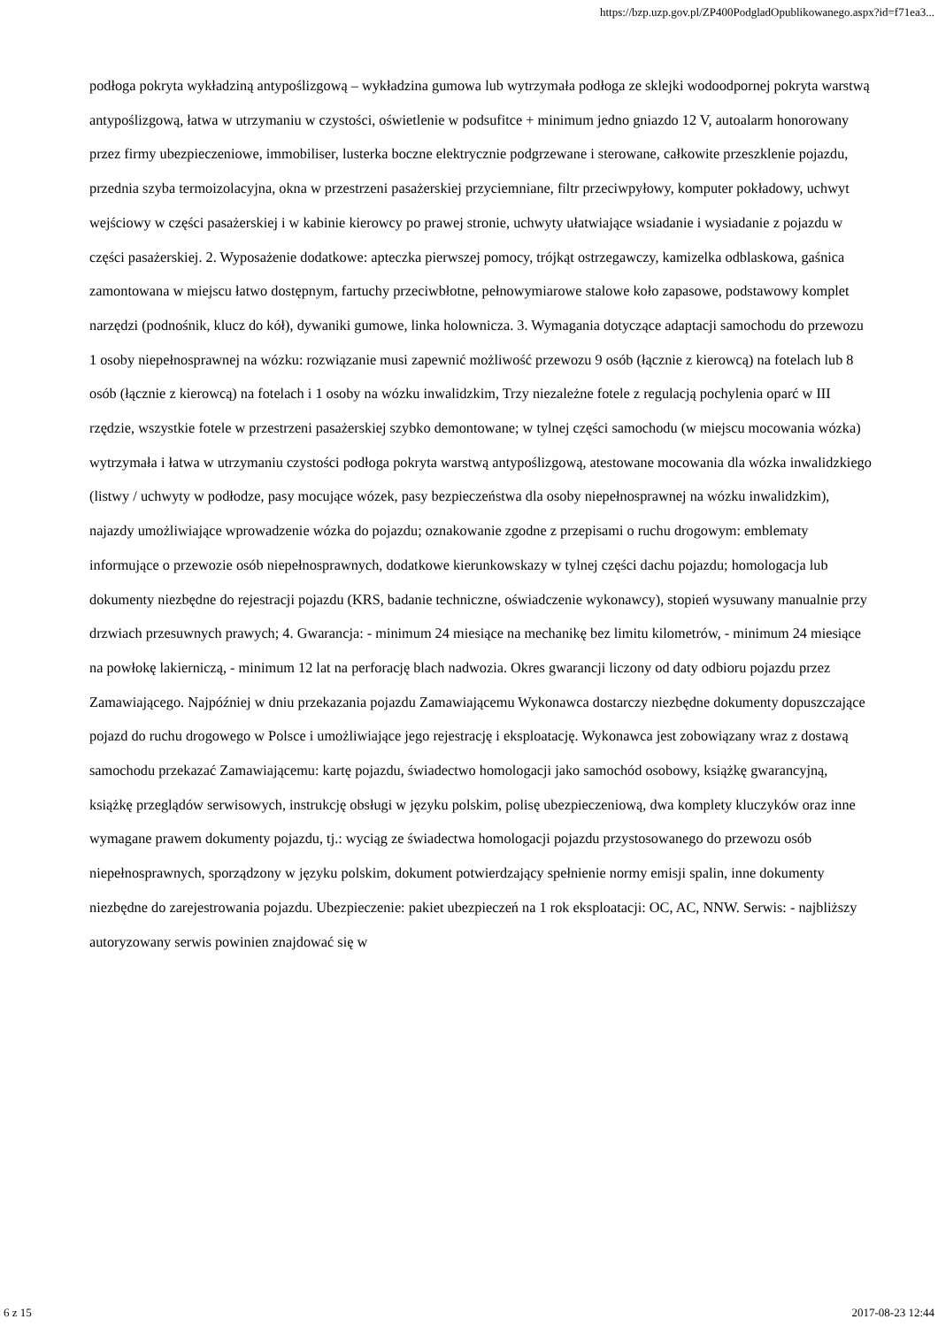https://bzp.uzp.gov.pl/ZP400PodgladOpublikowanego.aspx?id=f71ea3...
podłoga pokryta wykładziną antypoślizgową – wykładzina gumowa lub wytrzymała podłoga ze sklejki wodoodpornej pokryta warstwą antypoślizgową, łatwa w utrzymaniu w czystości, oświetlenie w podsufitce + minimum jedno gniazdo 12 V, autoalarm honorowany przez firmy ubezpieczeniowe, immobiliser, lusterka boczne elektrycznie podgrzewane i sterowane, całkowite przeszklenie pojazdu, przednia szyba termoizolacyjna, okna w przestrzeni pasażerskiej przyciemniane, filtr przeciwpyłowy, komputer pokładowy, uchwyt wejściowy w części pasażerskiej i w kabinie kierowcy po prawej stronie, uchwyty ułatwiające wsiadanie i wysiadanie z pojazdu w części pasażerskiej. 2. Wyposażenie dodatkowe: apteczka pierwszej pomocy, trójkąt ostrzegawczy, kamizelka odblaskowa, gaśnica zamontowana w miejscu łatwo dostępnym, fartuchy przeciwbłotne, pełnowymiarowe stalowe koło zapasowe, podstawowy komplet narzędzi (podnośnik, klucz do kół), dywaniki gumowe, linka holownicza. 3. Wymagania dotyczące adaptacji samochodu do przewozu 1 osoby niepełnosprawnej na wózku: rozwiązanie musi zapewnić możliwość przewozu 9 osób (łącznie z kierowcą) na fotelach lub 8 osób (łącznie z kierowcą) na fotelach i 1 osoby na wózku inwalidzkim, Trzy niezależne fotele z regulacją pochylenia oparć w III rzędzie, wszystkie fotele w przestrzeni pasażerskiej szybko demontowane; w tylnej części samochodu (w miejscu mocowania wózka) wytrzymała i łatwa w utrzymaniu czystości podłoga pokryta warstwą antypoślizgową, atestowane mocowania dla wózka inwalidzkiego (listwy / uchwyty w podłodze, pasy mocujące wózek, pasy bezpieczeństwa dla osoby niepełnosprawnej na wózku inwalidzkim), najazdy umożliwiające wprowadzenie wózka do pojazdu; oznakowanie zgodne z przepisami o ruchu drogowym: emblematy informujące o przewozie osób niepełnosprawnych, dodatkowe kierunkowskazy w tylnej części dachu pojazdu; homologacja lub dokumenty niezbędne do rejestracji pojazdu (KRS, badanie techniczne, oświadczenie wykonawcy), stopień wysuwany manualnie przy drzwiach przesuwnych prawych; 4. Gwarancja: - minimum 24 miesiące na mechanikę bez limitu kilometrów, - minimum 24 miesiące na powłokę lakierniczą, - minimum 12 lat na perforację blach nadwozia. Okres gwarancji liczony od daty odbioru pojazdu przez Zamawiającego. Najpóźniej w dniu przekazania pojazdu Zamawiającemu Wykonawca dostarczy niezbędne dokumenty dopuszczające pojazd do ruchu drogowego w Polsce i umożliwiające jego rejestrację i eksploatację. Wykonawca jest zobowiązany wraz z dostawą samochodu przekazać Zamawiającemu: kartę pojazdu, świadectwo homologacji jako samochód osobowy, książkę gwarancyjną, książkę przeglądów serwisowych, instrukcję obsługi w języku polskim, polisę ubezpieczeniową, dwa komplety kluczyków oraz inne wymagane prawem dokumenty pojazdu, tj.: wyciąg ze świadectwa homologacji pojazdu przystosowanego do przewozu osób niepełnosprawnych, sporządzony w języku polskim, dokument potwierdzający spełnienie normy emisji spalin, inne dokumenty niezbędne do zarejestrowania pojazdu. Ubezpieczenie: pakiet ubezpieczeń na 1 rok eksploatacji: OC, AC, NNW. Serwis: - najbliższy autoryzowany serwis powinien znajdować się w
6 z 15 2017-08-23 12:44